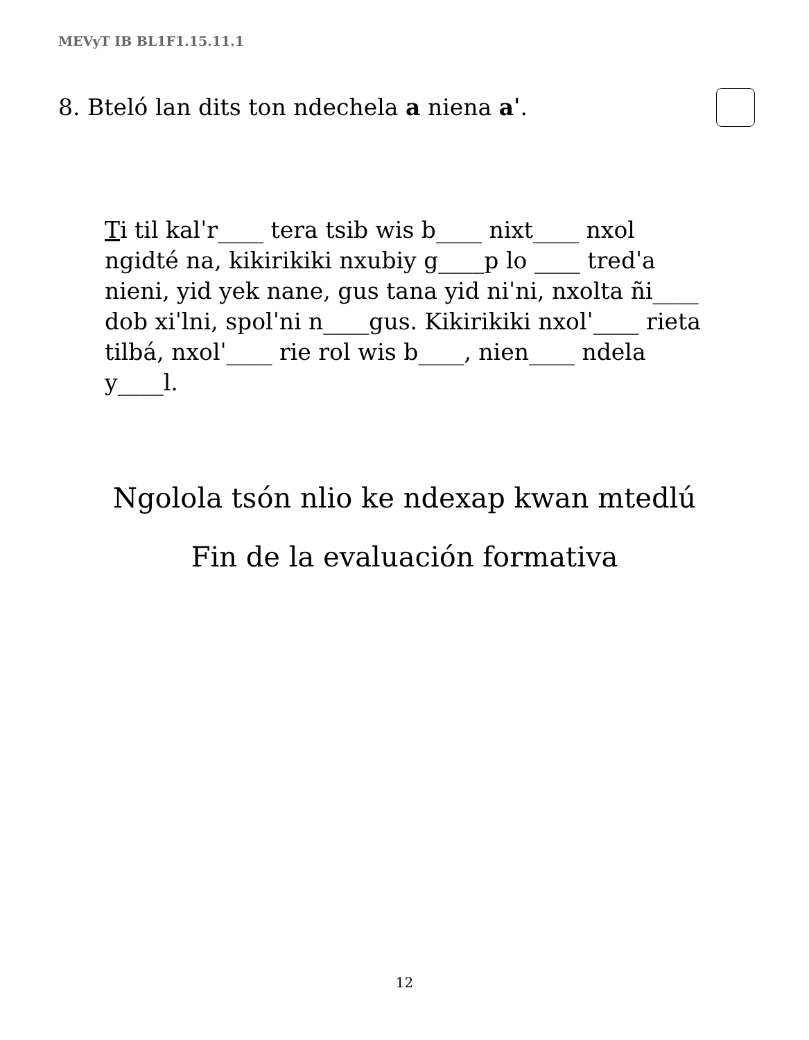MEVyT IB BL1F1.15.11.1
8. Bteló lan dits ton ndechela a niena aˈ.
Ti til kalˈr____ tera tsib wis b____ nixt____ nxol ngidté na, kikirikiki nxubiy g____p lo ____ tredˈa nieni, yid yek nane, gus tana yid niˈni, nxolta ñi____ dob xiˈlni, spolˈni n____gus. Kikirikiki nxolˈ____ rieta tilbá, nxolˈ____ rie rol wis b____, nien____ ndela y____l.
Ngolola tsón nlio ke ndexap kwan mtedlú
Fin de la evaluación formativa
12